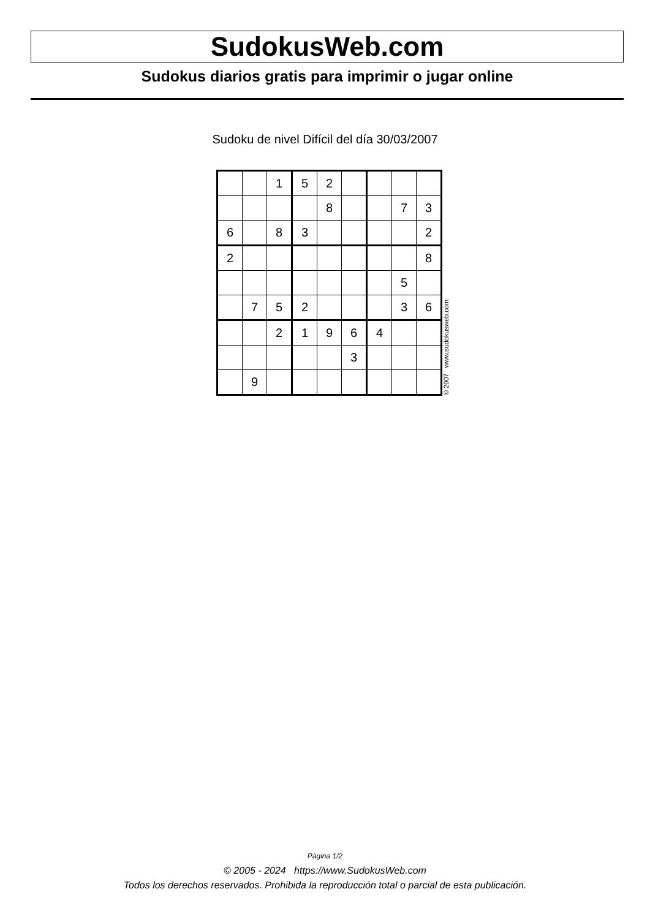SudokusWeb.com
Sudokus diarios gratis para imprimir o jugar online
Sudoku de nivel Difícil del día 30/03/2007
| | | 1 | 5 | 2 | | | | |
| | | | | 8 | | | 7 | 3 |
| 6 | | 8 | 3 | | | | | 2 |
| 2 | | | | | | | | 8 |
| | | | | | | | 5 | |
| | 7 | 5 | 2 | | | | 3 | 6 |
| | | 2 | 1 | 9 | 6 | 4 | | |
| | | | | | 3 | | | |
| | 9 | | | | | | | |
© 2007 www.sudokusweb.com
Página 1/2
© 2005 - 2024 https://www.SudokusWeb.com
Todos los derechos reservados. Prohibida la reproducción total o parcial de esta publicación.